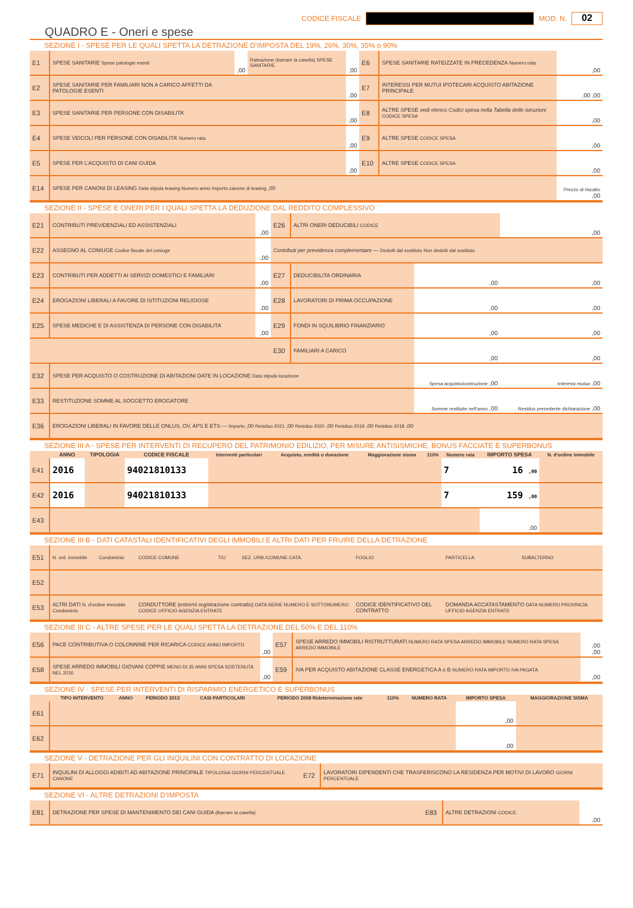CODICE FISCALE MOD. N.
02
QUADRO E - Oneri e spese
SEZIONE I - SPESE PER LE QUALI SPETTA LA DETRAZIONE D’IMPOSTA DEL 19%, 26%, 30%, 35% o 90%
| E1 | SPESE SANITARIE Spese patologie esenti | ,00 | Rateazione (barrare la casella) SPESE SANITARIE | ,00 | E6 | SPESE SANITARIE RATEIZZATE IN PRECEDENZA Numero rata | ,00 |
| E2 | SPESE SANITARIE PER FAMILIARI NON A CARICO AFFETTI DA PATOLOGIE ESENTI | | | ,00 | E7 | INTERESSI PER MUTUI IPOTECARI ACQUISTO ABITAZIONE PRINCIPALE | ,00 ,00 |
| E3 | SPESE SANITARIE PER PERSONE CON DISABILITA’ | | | ,00 | E8 | ALTRE SPESE vedi elenco Codici spesa nella Tabella delle istruzioni CODICE SPESA | ,00 |
| E4 | SPESE VEICOLI PER PERSONE CON DISABILITA’ Numero rata | | | ,00 | E9 | ALTRE SPESE CODICE SPESA | ,00 |
| E5 | SPESE PER L’ACQUISTO DI CANI GUIDA | | | ,00 | E10 | ALTRE SPESE CODICE SPESA | ,00 |
| E14 | SPESE PER CANONI DI LEASING Data stipula leasing Numero anno Importo canone di leasing ,00 | | | | | | Prezzo di riscatto ,00 |
SEZIONE II - SPESE E ONERI PER I QUALI SPETTA LA DEDUZIONE DAL REDDITO COMPLESSIVO
| E21 | CONTRIBUTI PREVIDENZIALI ED ASSISTENZIALI | ,00 | E26 | ALTRI ONERI DEDUCIBILI CODICE | | ,00 |
| E22 | ASSEGNO AL CONIUGE Codice fiscale del coniuge | ,00 | Contributi per previdenza complementare — Dedotti dal sostituto Non dedotti dal sostituto | | | |
| E23 | CONTRIBUTI PER ADDETTI AI SERVIZI DOMESTICI E FAMILIARI | ,00 | E27 | DEDUCIBILITA ORDINARIA | ,00 | ,00 |
| E24 | EROGAZIONI LIBERALI A FAVORE DI ISTITUZIONI RELIGIOSE | ,00 | E28 | LAVORATORI DI PRIMA OCCUPAZIONE | ,00 | ,00 |
| E25 | SPESE MEDICHE E DI ASSISTENZA DI PERSONE CON DISABILITA’ | ,00 | E29 | FONDI IN SQUILIBRIO FINANZIARIO | ,00 | ,00 |
| | | | E30 | FAMILIARI A CARICO | ,00 | ,00 |
| E32 | SPESE PER ACQUISTO O COSTRUZIONE DI ABITAZIONI DATE IN LOCAZIONE Data stipula locazione | | | | Spesa acquisto/costruzione ,00 | Interessi mutuo ,00 |
| E33 | RESTITUZIONE SOMME AL SOGGETTO EROGATORE | | | | Somme restituite nell’anno ,00 | Residuo precedente dichiarazione ,00 |
| E36 | EROGAZIONI LIBERALI IN FAVORE DELLE ONLUS, OV, APS E ETS — Importo ,00 Residuo 2021 ,00 Residuo 2020 ,00 Residuo 2019 ,00 Residuo 2018 ,00 | | | | | |
SEZIONE III A - SPESE PER INTERVENTI DI RECUPERO DEL PATRIMONIO EDILIZIO, PER MISURE ANTISISMICHE, BONUS FACCIATE E SUPERBONUS
| | ANNO | TIPOLOGIA | CODICE FISCALE | Interventi particolari | Acquisto, eredità o donazione | Maggiorazione sisma | 110% | Numero rata | IMPORTO SPESA | N. d’ordine immobile |
| --- | --- | --- | --- | --- | --- | --- | --- | --- | --- | --- |
| E41 | 2016 | | 94021810133 | | | | | 7 | 16 ,00 | |
| E42 | 2016 | | 94021810133 | | | | | 7 | 159 ,00 | |
| E43 | | | | | | | | | ,00 | |
SEZIONE III B - DATI CATASTALI IDENTIFICATIVI DEGLI IMMOBILI E ALTRI DATI PER FRUIRE DELLA DETRAZIONE
| E51 | N. ord. immobile | Condominio | CODICE COMUNE | T/U | SEZ. URB./COMUNE CATA. | FOGLIO | PARTICELLA | SUBALTERNO |
| E52 | | | | | | | | |
| E53 | ALTRI DATI N. d’ordine immobile Condominio | | CONDUTTORE (estremi registrazione contratto) DATA SERIE NUMERO E SOTTONUMERO CODICE UFFICIO AGENZIA ENTRATE | | | CODICE IDENTIFICATIVO DEL CONTRATTO | DOMANDA ACCATASTAMENTO DATA NUMERO PROVINCIA UFFICIO AGENZIA ENTRATE | |
SEZIONE III C - ALTRE SPESE PER LE QUALI SPETTA LA DETRAZIONE DEL 50% E DEL 110%
| E56 | PACE CONTRIBUTIVA O COLONNINE PER RICARICA CODICE ANNO IMPORTO | ,00 | E57 | SPESE ARREDO IMMOBILI RISTRUTTURATI NUMERO RATA SPESA ARREDO IMMOBILE NUMERO RATA SPESA ARREDO IMMOBILE | ,00 ,00 |
| E58 | SPESE ARREDO IMMOBILI GIOVANI COPPIE MENO DI 35 ANNI SPESA SOSTENUTA NEL 2016 | ,00 | E59 | IVA PER ACQUISTO ABITAZIONE CLASSE ENERGETICA A o B NUMERO RATA IMPORTO IVA PAGATA | ,00 |
SEZIONE IV - SPESE PER INTERVENTI DI RISPARMIO ENERGETICO E SUPERBONUS
| | TIPO INTERVENTO | ANNO | PERIODO 2013 | CASI PARTICOLARI | PERIODO 2008 Rideterminazione rate | 110% | NUMERO RATA | IMPORTO SPESA | MAGGIORAZIONE SISMA |
| --- | --- | --- | --- | --- | --- | --- | --- | --- | --- |
| E61 | | | | | | | | ,00 | |
| E62 | | | | | | | | ,00 | |
SEZIONE V - DETRAZIONE PER GLI INQUILINI CON CONTRATTO DI LOCAZIONE
| E71 | INQUILINI DI ALLOGGI ADIBITI AD ABITAZIONE PRINCIPALE TIPOLOGIA GIORNI PERCENTUALE CANONE | E72 | LAVORATORI DIPENDENTI CHE TRASFERISCONO LA RESIDENZA PER MOTIVI DI LAVORO GIORNI PERCENTUALE |
SEZIONE VI - ALTRE DETRAZIONI D’IMPOSTA
| E81 | DETRAZIONE PER SPESE DI MANTENIMENTO DEI CANI GUIDA (Barrare la casella) | E83 | ALTRE DETRAZIONI CODICE | ,00 |